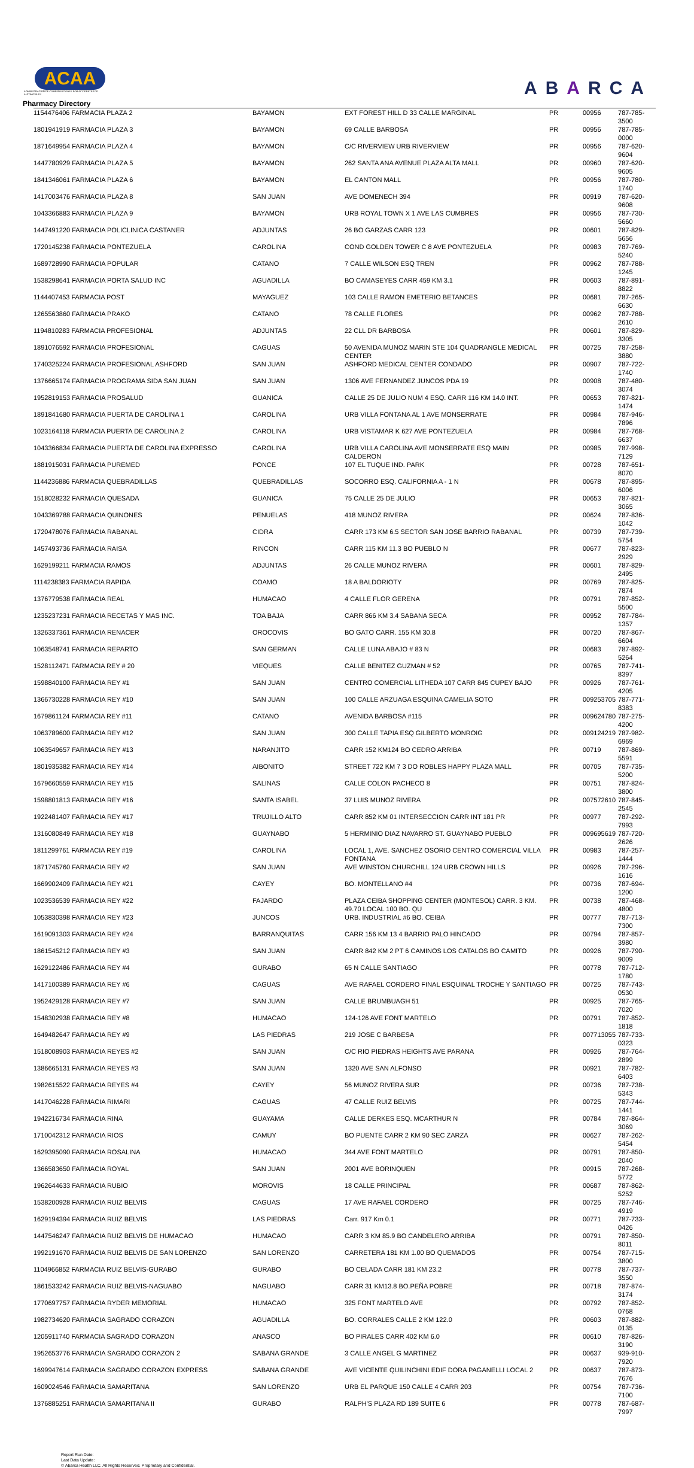ACAA
ADMINISTRACIÓN DE COMPENSACIONES POR ACCIDENTES DE AUTOMÓVILES
ABARCA
Pharmacy Directory
| 1154476406 FARMACIA PLAZA 2 | BAYAMON | EXT FOREST HILL D 33 CALLE MARGINAL | PR | 00956 | 787-785-3500 |
| 1801941919 FARMACIA PLAZA 3 | BAYAMON | 69 CALLE BARBOSA | PR | 00956 | 787-785-0000 |
| 1871649954 FARMACIA PLAZA 4 | BAYAMON | C/C RIVERVIEW URB RIVERVIEW | PR | 00956 | 787-620-9604 |
| 1447780929 FARMACIA PLAZA 5 | BAYAMON | 262 SANTA ANA AVENUE PLAZA ALTA MALL | PR | 00960 | 787-620-9605 |
| 1841346061 FARMACIA PLAZA 6 | BAYAMON | EL CANTON MALL | PR | 00956 | 787-780-1740 |
| 1417003476 FARMACIA PLAZA 8 | SAN JUAN | AVE DOMENECH 394 | PR | 00919 | 787-620-9608 |
| 1043366883 FARMACIA PLAZA 9 | BAYAMON | URB ROYAL TOWN X 1 AVE LAS CUMBRES | PR | 00956 | 787-730-5660 |
| 1447491220 FARMACIA POLICLINICA CASTANER | ADJUNTAS | 26 BO GARZAS CARR 123 | PR | 00601 | 787-829-5656 |
| 1720145238 FARMACIA PONTEZUELA | CAROLINA | COND GOLDEN TOWER C 8 AVE PONTEZUELA | PR | 00983 | 787-769-5240 |
| 1689728990 FARMACIA POPULAR | CATANO | 7 CALLE WILSON ESQ TREN | PR | 00962 | 787-788-1245 |
| 1538298641 FARMACIA PORTA SALUD INC | AGUADILLA | BO CAMASEYES CARR 459 KM 3.1 | PR | 00603 | 787-891-8822 |
| 1144407453 FARMACIA POST | MAYAGUEZ | 103 CALLE RAMON EMETERIO BETANCES | PR | 00681 | 787-265-6630 |
| 1265563860 FARMACIA PRAKO | CATANO | 78 CALLE FLORES | PR | 00962 | 787-788-2610 |
| 1194810283 FARMACIA PROFESIONAL | ADJUNTAS | 22 CLL DR BARBOSA | PR | 00601 | 787-829-3305 |
| 1891076592 FARMACIA PROFESIONAL | CAGUAS | 50 AVENIDA MUNOZ MARIN STE 104 QUADRANGLE MEDICAL CENTER | PR | 00725 | 787-258-3880 |
| 1740325224 FARMACIA PROFESIONAL ASHFORD | SAN JUAN | ASHFORD MEDICAL CENTER CONDADO | PR | 00907 | 787-722-1740 |
| 1376665174 FARMACIA PROGRAMA SIDA SAN JUAN | SAN JUAN | 1306 AVE FERNANDEZ JUNCOS PDA 19 | PR | 00908 | 787-480-3074 |
| 1952819153 FARMACIA PROSALUD | GUANICA | CALLE 25 DE JULIO NUM 4 ESQ. CARR 116 KM 14.0 INT. | PR | 00653 | 787-821-1474 |
| 1891841680 FARMACIA PUERTA DE CAROLINA 1 | CAROLINA | URB VILLA FONTANA AL 1 AVE MONSERRATE | PR | 00984 | 787-946-7896 |
| 1023164118 FARMACIA PUERTA DE CAROLINA 2 | CAROLINA | URB VISTAMAR K 627 AVE PONTEZUELA | PR | 00984 | 787-768-6637 |
| 1043366834 FARMACIA PUERTA DE CAROLINA EXPRESSO | CAROLINA | URB VILLA CAROLINA AVE MONSERRATE ESQ MAIN CALDERON | PR | 00985 | 787-998-7129 |
| 1881915031 FARMACIA PUREMED | PONCE | 107 EL TUQUE IND. PARK | PR | 00728 | 787-651-8070 |
| 1144236886 FARMACIA QUEBRADILLAS | QUEBRADILLAS | SOCORRO ESQ. CALIFORNIA A - 1 N | PR | 00678 | 787-895-6006 |
| 1518028232 FARMACIA QUESADA | GUANICA | 75 CALLE 25 DE JULIO | PR | 00653 | 787-821-3065 |
| 1043369788 FARMACIA QUINONES | PENUELAS | 418 MUNOZ RIVERA | PR | 00624 | 787-836-1042 |
| 1720478076 FARMACIA RABANAL | CIDRA | CARR 173 KM 6.5 SECTOR SAN JOSE BARRIO RABANAL | PR | 00739 | 787-739-5754 |
| 1457493736 FARMACIA RAISA | RINCON | CARR 115 KM 11.3 BO PUEBLO N | PR | 00677 | 787-823-2929 |
| 1629199211 FARMACIA RAMOS | ADJUNTAS | 26 CALLE MUNOZ RIVERA | PR | 00601 | 787-829-2495 |
| 1114238383 FARMACIA RAPIDA | COAMO | 18 A BALDORIOTY | PR | 00769 | 787-825-7874 |
| 1376779538 FARMACIA REAL | HUMACAO | 4 CALLE FLOR GERENA | PR | 00791 | 787-852-5500 |
| 1235237231 FARMACIA RECETAS Y MAS INC. | TOA BAJA | CARR 866 KM 3.4 SABANA SECA | PR | 00952 | 787-784-1357 |
| 1326337361 FARMACIA RENACER | OROCOVIS | BO GATO CARR. 155 KM 30.8 | PR | 00720 | 787-867-6604 |
| 1063548741 FARMACIA REPARTO | SAN GERMAN | CALLE LUNA ABAJO # 83 N | PR | 00683 | 787-892-5264 |
| 1528112471 FARMACIA REY # 20 | VIEQUES | CALLE BENITEZ GUZMAN # 52 | PR | 00765 | 787-741-8397 |
| 1598840100 FARMACIA REY #1 | SAN JUAN | CENTRO COMERCIAL LITHEDA 107 CARR 845 CUPEY BAJO | PR | 00926 | 787-761-4205 |
| 1366730228 FARMACIA REY #10 | SAN JUAN | 100 CALLE ARZUAGA ESQUINA CAMELIA SOTO | PR | 009253705 | 787-771-8383 |
| 1679861124 FARMACIA REY #11 | CATANO | AVENIDA BARBOSA #115 | PR | 009624780 | 787-275-4200 |
| 1063789600 FARMACIA REY #12 | SAN JUAN | 300 CALLE TAPIA ESQ GILBERTO MONROIG | PR | 009124219 | 787-982-6969 |
| 1063549657 FARMACIA REY #13 | NARANJITO | CARR 152 KM124 BO CEDRO ARRIBA | PR | 00719 | 787-869-5591 |
| 1801935382 FARMACIA REY #14 | AIBONITO | STREET 722 KM 7 3 DO ROBLES HAPPY PLAZA MALL | PR | 00705 | 787-735-5200 |
| 1679660559 FARMACIA REY #15 | SALINAS | CALLE COLON PACHECO 8 | PR | 00751 | 787-824-3800 |
| 1598801813 FARMACIA REY #16 | SANTA ISABEL | 37 LUIS MUNOZ RIVERA | PR | 007572610 | 787-845-2545 |
| 1922481407 FARMACIA REY #17 | TRUJILLO ALTO | CARR 852 KM 01 INTERSECCION CARR INT 181 PR | PR | 00977 | 787-292-7993 |
| 1316080849 FARMACIA REY #18 | GUAYNABO | 5 HERMINIO DIAZ NAVARRO ST. GUAYNABO PUEBLO | PR | 009695619 | 787-720-2626 |
| 1811299761 FARMACIA REY #19 | CAROLINA | LOCAL 1, AVE. SANCHEZ OSORIO CENTRO COMERCIAL VILLA FONTANA | PR | 00983 | 787-257-1444 |
| 1871745760 FARMACIA REY #2 | SAN JUAN | AVE WINSTON CHURCHILL 124 URB CROWN HILLS | PR | 00926 | 787-296-1616 |
| 1669902409 FARMACIA REY #21 | CAYEY | BO. MONTELLANO #4 | PR | 00736 | 787-694-1200 |
| 1023536539 FARMACIA REY #22 | FAJARDO | PLAZA CEIBA SHOPPING CENTER (MONTESOL) CARR. 3 KM. 49.70 LOCAL 100 BO. QU | PR | 00738 | 787-468-4800 |
| 1053830398 FARMACIA REY #23 | JUNCOS | URB. INDUSTRIAL #6 BO. CEIBA | PR | 00777 | 787-713-7300 |
| 1619091303 FARMACIA REY #24 | BARRANQUITAS | CARR 156 KM 13 4 BARRIO PALO HINCADO | PR | 00794 | 787-857-3980 |
| 1861545212 FARMACIA REY #3 | SAN JUAN | CARR 842 KM 2 PT 6 CAMINOS LOS CATALOS BO CAMITO | PR | 00926 | 787-790-9009 |
| 1629122486 FARMACIA REY #4 | GURABO | 65 N CALLE SANTIAGO | PR | 00778 | 787-712-1780 |
| 1417100389 FARMACIA REY #6 | CAGUAS | AVE RAFAEL CORDERO FINAL ESQUINAL TROCHE Y SANTIAGO | PR | 00725 | 787-743-0530 |
| 1952429128 FARMACIA REY #7 | SAN JUAN | CALLE BRUMBUAGH 51 | PR | 00925 | 787-765-7020 |
| 1548302938 FARMACIA REY #8 | HUMACAO | 124-126 AVE FONT MARTELO | PR | 00791 | 787-852-1818 |
| 1649482647 FARMACIA REY #9 | LAS PIEDRAS | 219 JOSE C BARBESA | PR | 007713055 | 787-733-0323 |
| 1518008903 FARMACIA REYES #2 | SAN JUAN | C/C RIO PIEDRAS HEIGHTS AVE PARANA | PR | 00926 | 787-764-2899 |
| 1386665131 FARMACIA REYES #3 | SAN JUAN | 1320 AVE SAN ALFONSO | PR | 00921 | 787-782-6403 |
| 1982615522 FARMACIA REYES #4 | CAYEY | 56 MUNOZ RIVERA SUR | PR | 00736 | 787-738-5343 |
| 1417046228 FARMACIA RIMARI | CAGUAS | 47 CALLE RUIZ BELVIS | PR | 00725 | 787-744-1441 |
| 1942216734 FARMACIA RINA | GUAYAMA | CALLE DERKES ESQ. MCARTHUR N | PR | 00784 | 787-864-3069 |
| 1710042312 FARMACIA RIOS | CAMUY | BO PUENTE CARR 2 KM 90 SEC ZARZA | PR | 00627 | 787-262-5454 |
| 1629395090 FARMACIA ROSALINA | HUMACAO | 344 AVE FONT MARTELO | PR | 00791 | 787-850-2040 |
| 1366583650 FARMACIA ROYAL | SAN JUAN | 2001 AVE BORINQUEN | PR | 00915 | 787-268-5772 |
| 1962644633 FARMACIA RUBIO | MOROVIS | 18 CALLE PRINCIPAL | PR | 00687 | 787-862-5252 |
| 1538200928 FARMACIA RUIZ BELVIS | CAGUAS | 17 AVE RAFAEL CORDERO | PR | 00725 | 787-746-4919 |
| 1629194394 FARMACIA RUIZ BELVIS | LAS PIEDRAS | Carr. 917 Km 0.1 | PR | 00771 | 787-733-0426 |
| 1447546247 FARMACIA RUIZ BELVIS DE HUMACAO | HUMACAO | CARR 3 KM 85.9 BO CANDELERO ARRIBA | PR | 00791 | 787-850-8011 |
| 1992191670 FARMACIA RUIZ BELVIS DE SAN LORENZO | SAN LORENZO | CARRETERA 181 KM 1.00 BO QUEMADOS | PR | 00754 | 787-715-3800 |
| 1104966852 FARMACIA RUIZ BELVIS-GURABO | GURABO | BO CELADA CARR 181 KM 23.2 | PR | 00778 | 787-737-3550 |
| 1861533242 FARMACIA RUIZ BELVIS-NAGUABO | NAGUABO | CARR 31 KM13.8 BO.PEÑA POBRE | PR | 00718 | 787-874-3174 |
| 1770697757 FARMACIA RYDER MEMORIAL | HUMACAO | 325 FONT MARTELO AVE | PR | 00792 | 787-852-0768 |
| 1982734620 FARMACIA SAGRADO CORAZON | AGUADILLA | BO. CORRALES CALLE 2 KM 122.0 | PR | 00603 | 787-882-0135 |
| 1205911740 FARMACIA SAGRADO CORAZON | ANASCO | BO PIRALES CARR 402 KM 6.0 | PR | 00610 | 787-826-3190 |
| 1952653776 FARMACIA SAGRADO CORAZON 2 | SABANA GRANDE | 3 CALLE ANGEL G MARTINEZ | PR | 00637 | 939-910-7920 |
| 1699947614 FARMACIA SAGRADO CORAZON EXPRESS | SABANA GRANDE | AVE VICENTE QUILINCHINI EDIF DORA PAGANELLI LOCAL 2 | PR | 00637 | 787-873-7676 |
| 1609024546 FARMACIA SAMARITANA | SAN LORENZO | URB EL PARQUE 150 CALLE 4 CARR 203 | PR | 00754 | 787-736-7100 |
| 1376885251 FARMACIA SAMARITANA II | GURABO | RALPH'S PLAZA RD 189 SUITE 6 | PR | 00778 | 787-687-7997 |
Report Run Date:
Last Data Update:
© Abarca Health LLC. All Rights Reserved. Proprietary and Confidential.